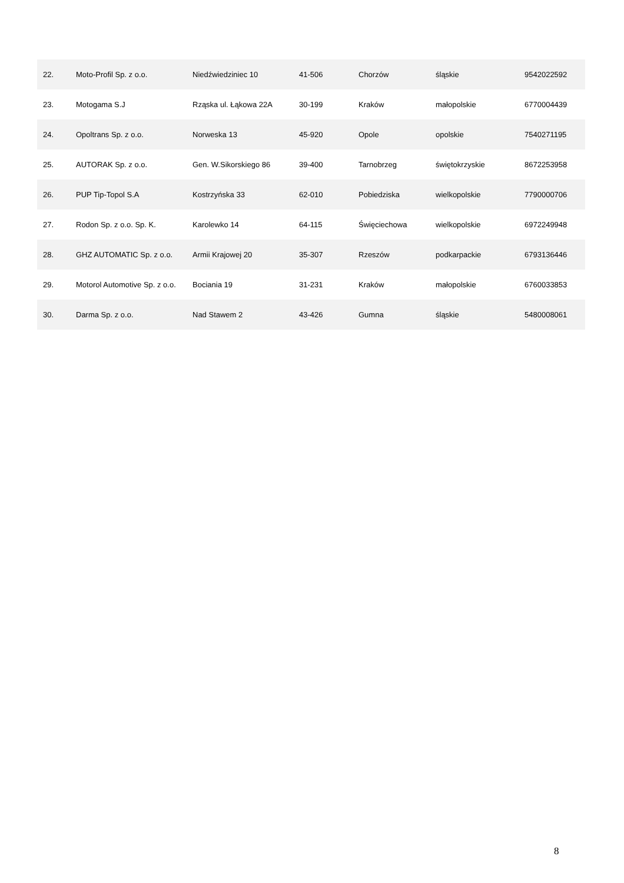| 22. | Moto-Profil Sp. z o.o. | Niedźwiedziniec 10 | 41-506 | Chorzów | śląskie | 9542022592 |
| 23. | Motogama S.J | Rząska ul. Łąkowa 22A | 30-199 | Kraków | małopolskie | 6770004439 |
| 24. | Opoltrans Sp. z o.o. | Norweska 13 | 45-920 | Opole | opolskie | 7540271195 |
| 25. | AUTORAK Sp. z o.o. | Gen. W.Sikorskiego 86 | 39-400 | Tarnobrzeg | świętokrzyskie | 8672253958 |
| 26. | PUP Tip-Topol S.A | Kostrzyńska 33 | 62-010 | Pobiedziska | wielkopolskie | 7790000706 |
| 27. | Rodon Sp. z o.o. Sp. K. | Karolewko 14 | 64-115 | Święciechowa | wielkopolskie | 6972249948 |
| 28. | GHZ AUTOMATIC Sp. z o.o. | Armii Krajowej 20 | 35-307 | Rzeszów | podkarpackie | 6793136446 |
| 29. | Motorol Automotive Sp. z o.o. | Bociania 19 | 31-231 | Kraków | małopolskie | 6760033853 |
| 30. | Darma Sp. z o.o. | Nad Stawem 2 | 43-426 | Gumna | śląskie | 5480008061 |
8